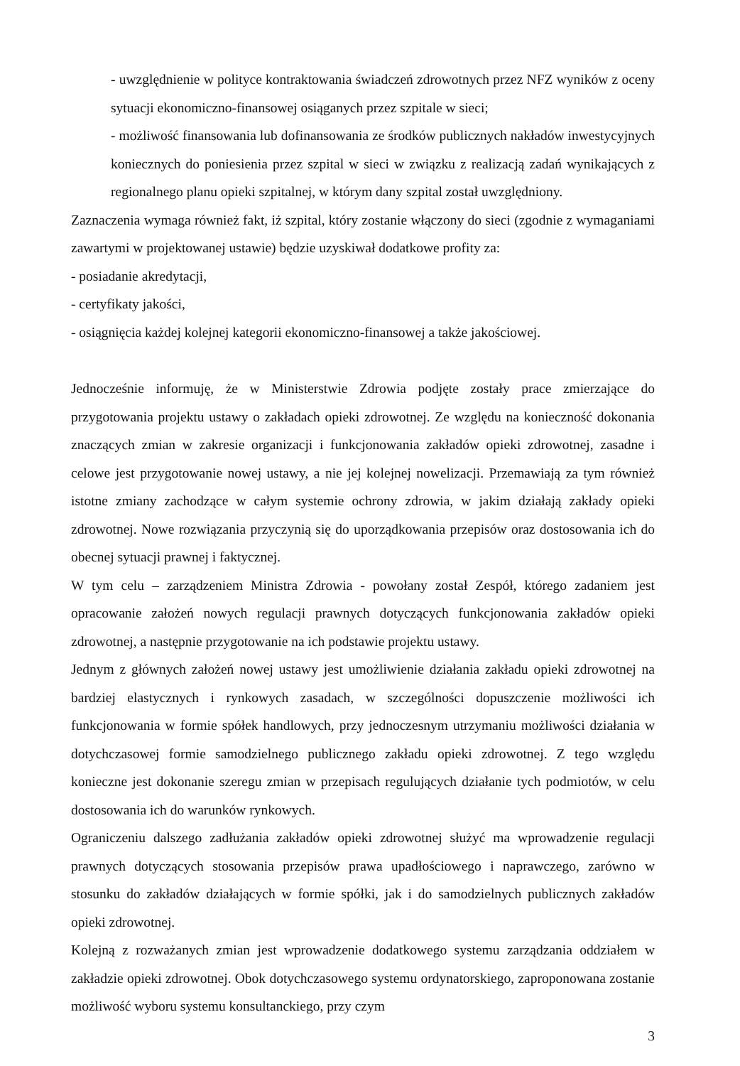- uwzględnienie w polityce kontraktowania świadczeń zdrowotnych przez NFZ wyników z oceny sytuacji ekonomiczno-finansowej osiąganych przez szpitale w sieci;
- możliwość finansowania lub dofinansowania ze środków publicznych nakładów inwestycyjnych koniecznych do poniesienia przez szpital w sieci w związku z realizacją zadań wynikających z regionalnego planu opieki szpitalnej, w którym dany szpital został uwzględniony.
Zaznaczenia wymaga również fakt, iż szpital, który zostanie włączony do sieci (zgodnie z wymaganiami zawartymi w projektowanej ustawie) będzie uzyskiwał dodatkowe profity za:
- posiadanie akredytacji,
- certyfikaty jakości,
- osiągnięcia każdej kolejnej kategorii ekonomiczno-finansowej a także jakościowej.
Jednocześnie informuję, że w Ministerstwie Zdrowia podjęte zostały prace zmierzające do przygotowania projektu ustawy o zakładach opieki zdrowotnej. Ze względu na konieczność dokonania znaczących zmian w zakresie organizacji i funkcjonowania zakładów opieki zdrowotnej, zasadne i celowe jest przygotowanie nowej ustawy, a nie jej kolejnej nowelizacji. Przemawiają za tym również istotne zmiany zachodzące w całym systemie ochrony zdrowia, w jakim działają zakłady opieki zdrowotnej. Nowe rozwiązania przyczynią się do uporządkowania przepisów oraz dostosowania ich do obecnej sytuacji prawnej i faktycznej.
W tym celu – zarządzeniem Ministra Zdrowia - powołany został Zespół, którego zadaniem jest opracowanie założeń nowych regulacji prawnych dotyczących funkcjonowania zakładów opieki zdrowotnej, a następnie przygotowanie na ich podstawie projektu ustawy.
Jednym z głównych założeń nowej ustawy jest umożliwienie działania zakładu opieki zdrowotnej na bardziej elastycznych i rynkowych zasadach, w szczególności dopuszczenie możliwości ich funkcjonowania w formie spółek handlowych, przy jednoczesnym utrzymaniu możliwości działania w dotychczasowej formie samodzielnego publicznego zakładu opieki zdrowotnej. Z tego względu konieczne jest dokonanie szeregu zmian w przepisach regulujących działanie tych podmiotów, w celu dostosowania ich do warunków rynkowych.
Ograniczeniu dalszego zadłużania zakładów opieki zdrowotnej służyć ma wprowadzenie regulacji prawnych dotyczących stosowania przepisów prawa upadłościowego i naprawczego, zarówno w stosunku do zakładów działających w formie spółki, jak i do samodzielnych publicznych zakładów opieki zdrowotnej.
Kolejną z rozważanych zmian jest wprowadzenie dodatkowego systemu zarządzania oddziałem w zakładzie opieki zdrowotnej. Obok dotychczasowego systemu ordynatorskiego, zaproponowana zostanie możliwość wyboru systemu konsultanckiego, przy czym
3